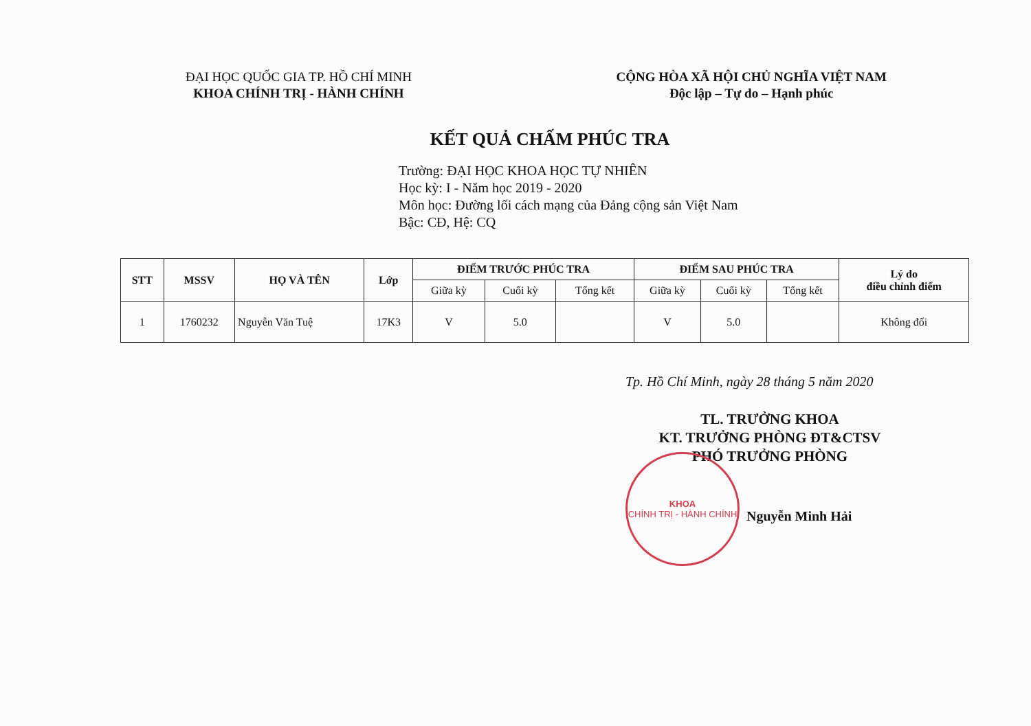ĐẠI HỌC QUỐC GIA TP. HỒ CHÍ MINH
KHOA CHÍNH TRỊ - HÀNH CHÍNH
CỘNG HÒA XÃ HỘI CHỦ NGHĨA VIỆT NAM
Độc lập – Tự do – Hạnh phúc
KẾT QUẢ CHẤM PHÚC TRA
Trường: ĐẠI HỌC KHOA HỌC TỰ NHIÊN
Học kỳ: I - Năm học 2019 - 2020
Môn học: Đường lối cách mạng của Đảng cộng sản Việt Nam
Bậc: CĐ, Hệ: CQ
| STT | MSSV | HỌ VÀ TÊN | Lớp | ĐIỂM TRƯỚC PHÚC TRA | | | ĐIỂM SAU PHÚC TRA | | | Lý do điều chỉnh điểm |
| --- | --- | --- | --- | --- | --- | --- | --- | --- | --- | --- |
| | | | | Giữa kỳ | Cuối kỳ | Tổng kết | Giữa kỳ | Cuối kỳ | Tổng kết | |
| 1 | 1760232 | Nguyễn Văn Tuệ | 17K3 | V | 5.0 | | V | 5.0 | | Không đổi |
Tp. Hồ Chí Minh, ngày 28 tháng 5 năm 2020
TL. TRƯỞNG KHOA
KT. TRƯỞNG PHÒNG ĐT&CTSV
PHÓ TRƯỞNG PHÒNG
KHOA
CHÍNH TRỊ - HÀNH CHÍNH
Nguyễn Minh Hải